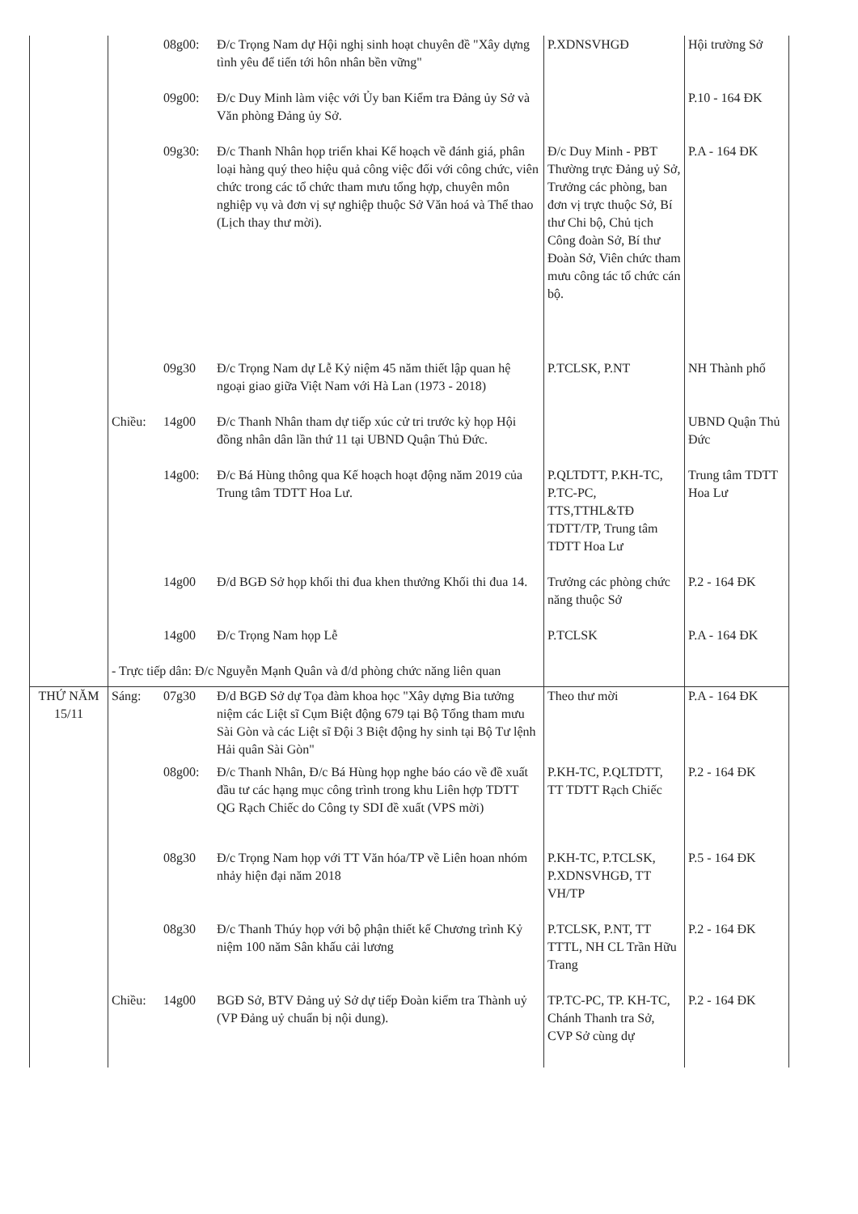| | | 08g00: | Đ/c Trọng Nam dự Hội nghị sinh hoạt chuyên đề "Xây dựng tình yêu để tiến tới hôn nhân bền vững" | P.XDNSVHGĐ | Hội trường Sở |
| | | 09g00: | Đ/c Duy Minh làm việc với Ủy ban Kiểm tra Đảng ủy Sở và Văn phòng Đảng ủy Sở. | | P.10 - 164 ĐK |
| | | 09g30: | Đ/c Thanh Nhân họp triển khai Kế hoạch về đánh giá, phân loại hàng quý theo hiệu quả công việc đối với công chức, viên chức trong các tổ chức tham mưu tổng hợp, chuyên môn nghiệp vụ và đơn vị sự nghiệp thuộc Sở Văn hoá và Thể thao (Lịch thay thư mời). | Đ/c Duy Minh - PBT Thường trực Đảng uỷ Sở, Trưởng các phòng, ban đơn vị trực thuộc Sở, Bí thư Chi bộ, Chủ tịch Công đoàn Sở, Bí thư Đoàn Sở, Viên chức tham mưu công tác tổ chức cán bộ. | P.A - 164 ĐK |
| | | 09g30 | Đ/c Trọng Nam dự Lễ Kỷ niệm 45 năm thiết lập quan hệ ngoại giao giữa Việt Nam với Hà Lan (1973 - 2018) | P.TCLSK, P.NT | NH Thành phố |
| | Chiều: | 14g00 | Đ/c Thanh Nhân tham dự tiếp xúc cử tri trước kỳ họp Hội đồng nhân dân lần thứ 11 tại UBND Quận Thủ Đức. | | UBND Quận Thủ Đức |
| | | 14g00: | Đ/c Bá Hùng thông qua Kế hoạch hoạt động năm 2019 của Trung tâm TDTT Hoa Lư. | P.QLTDTT, P.KH-TC, P.TC-PC, TTS,TTHL&TĐ TDTT/TP, Trung tâm TDTT Hoa Lư | Trung tâm TDTT Hoa Lư |
| | | 14g00 | Đ/d BGĐ Sở họp khối thi đua khen thưởng Khối thi đua 14. | Trưởng các phòng chức năng thuộc Sở | P.2 - 164 ĐK |
| | | 14g00 | Đ/c Trọng Nam họp Lễ | P.TCLSK | P.A - 164 ĐK |
| | - Trực tiếp dân: Đ/c Nguyễn Mạnh Quân và đ/d phòng chức năng liên quan | | | | |
| THỨ NĂM 15/11 | Sáng: | 07g30 | Đ/d BGĐ Sở dự Tọa đàm khoa học "Xây dựng Bia tưởng niệm các Liệt sĩ Cụm Biệt động 679 tại Bộ Tổng tham mưu Sài Gòn và các Liệt sĩ Đội 3 Biệt động hy sinh tại Bộ Tư lệnh Hải quân Sài Gòn" | Theo thư mời | P.A - 164 ĐK |
| | | 08g00: | Đ/c Thanh Nhân, Đ/c Bá Hùng họp nghe báo cáo về đề xuất đầu tư các hạng mục công trình trong khu Liên hợp TDTT QG Rạch Chiếc do Công ty SDI đề xuất (VPS mời) | P.KH-TC, P.QLTDTT, TT TDTT Rạch Chiếc | P.2 - 164 ĐK |
| | | 08g30 | Đ/c Trọng Nam họp với TT Văn hóa/TP về Liên hoan nhóm nhảy hiện đại năm 2018 | P.KH-TC, P.TCLSK, P.XDNSVHGĐ, TT VH/TP | P.5 - 164 ĐK |
| | | 08g30 | Đ/c Thanh Thúy họp với bộ phận thiết kế Chương trình Kỷ niệm 100 năm Sân khấu cải lương | P.TCLSK, P.NT, TT TTTL, NH CL Trần Hữu Trang | P.2 - 164 ĐK |
| | Chiều: | 14g00 | BGĐ Sở, BTV Đảng uỷ Sở dự tiếp Đoàn kiểm tra Thành uỷ (VP Đảng uỷ chuẩn bị nội dung). | TP.TC-PC, TP. KH-TC, Chánh Thanh tra Sở, CVP Sở cùng dự | P.2 - 164 ĐK |